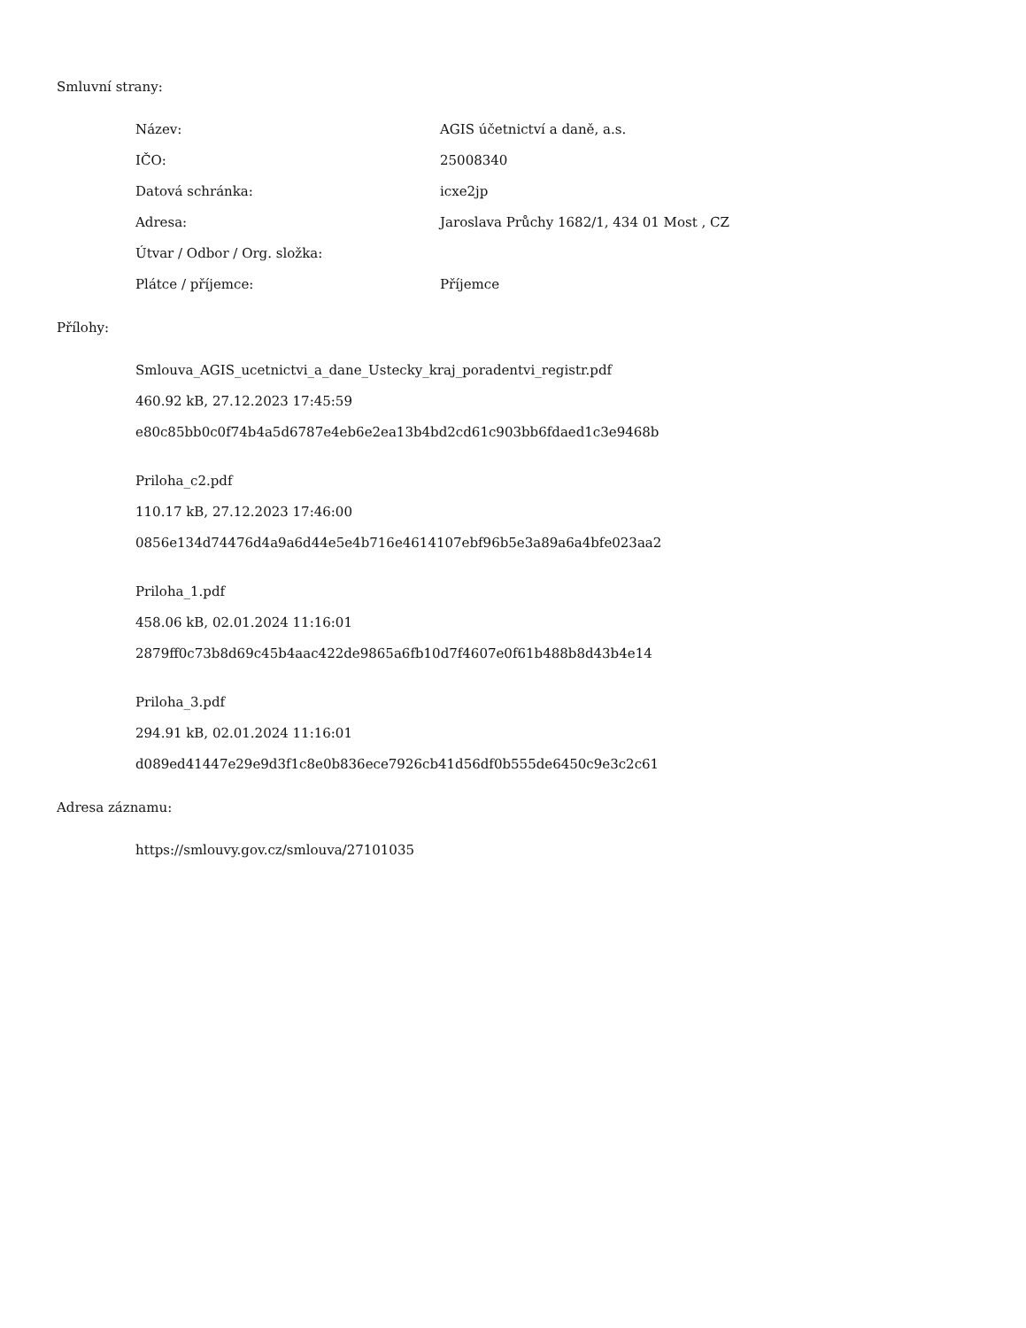Smluvní strany:
Název: AGIS účetnictví a daně, a.s.
IČO: 25008340
Datová schránka: icxe2jp
Adresa: Jaroslava Průchy 1682/1, 434 01 Most , CZ
Útvar / Odbor / Org. složka:
Plátce / příjemce: Příjemce
Přílohy:
Smlouva_AGIS_ucetnictvi_a_dane_Ustecky_kraj_poradentvi_registr.pdf
460.92 kB, 27.12.2023 17:45:59
e80c85bb0c0f74b4a5d6787e4eb6e2ea13b4bd2cd61c903bb6fdaed1c3e9468b
Priloha_c2.pdf
110.17 kB, 27.12.2023 17:46:00
0856e134d74476d4a9a6d44e5e4b716e4614107ebf96b5e3a89a6a4bfe023aa2
Priloha_1.pdf
458.06 kB, 02.01.2024 11:16:01
2879ff0c73b8d69c45b4aac422de9865a6fb10d7f4607e0f61b488b8d43b4e14
Priloha_3.pdf
294.91 kB, 02.01.2024 11:16:01
d089ed41447e29e9d3f1c8e0b836ece7926cb41d56df0b555de6450c9e3c2c61
Adresa záznamu:
https://smlouvy.gov.cz/smlouva/27101035